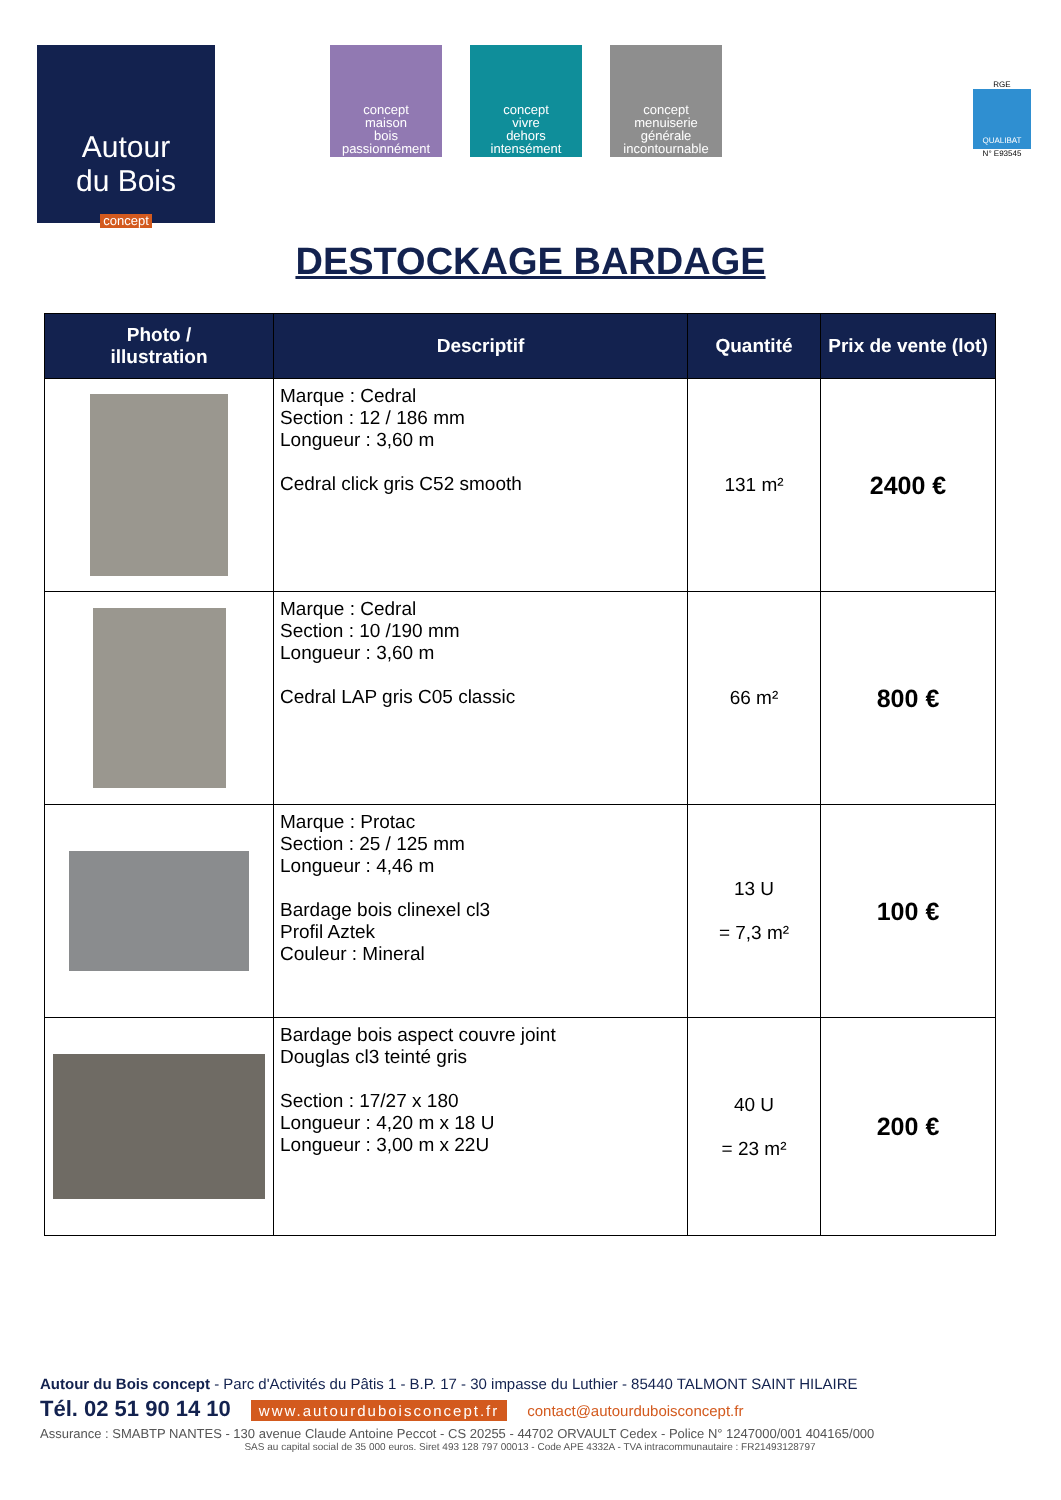Autour
du Bois
concept
concept
maison
bois
passionnément
concept
vivre
dehors
intensément
concept
menuiserie
générale
incontournable
RGE
QUALIBAT
N° E93545
DESTOCKAGE BARDAGE
| Photo / illustration | Descriptif | Quantité | Prix de vente (lot) |
| --- | --- | --- | --- |
| | Marque : Cedral Section : 12 / 186 mm Longueur : 3,60 m Cedral click gris C52 smooth | 131 m² | 2400 € |
| | Marque : Cedral Section : 10 /190 mm Longueur : 3,60 m Cedral LAP gris C05 classic | 66 m² | 800 € |
| | Marque : Protac Section : 25 / 125 mm Longueur : 4,46 m Bardage bois clinexel cl3 Profil Aztek Couleur : Mineral | 13 U = 7,3 m² | 100 € |
| | Bardage bois aspect couvre joint Douglas cl3 teinté gris Section : 17/27 x 180 Longueur : 4,20 m x 18 U Longueur : 3,00 m x 22U | 40 U = 23 m² | 200 € |
Autour du Bois concept - Parc d'Activités du Pâtis 1 - B.P. 17 - 30 impasse du Luthier - 85440 TALMONT SAINT HILAIRE
Tél. 02 51 90 14 10 www.autourduboisconcept.fr contact@autourduboisconcept.fr
Assurance : SMABTP NANTES - 130 avenue Claude Antoine Peccot - CS 20255 - 44702 ORVAULT Cedex - Police N° 1247000/001 404165/000
SAS au capital social de 35 000 euros. Siret 493 128 797 00013 - Code APE 4332A - TVA intracommunautaire : FR21493128797